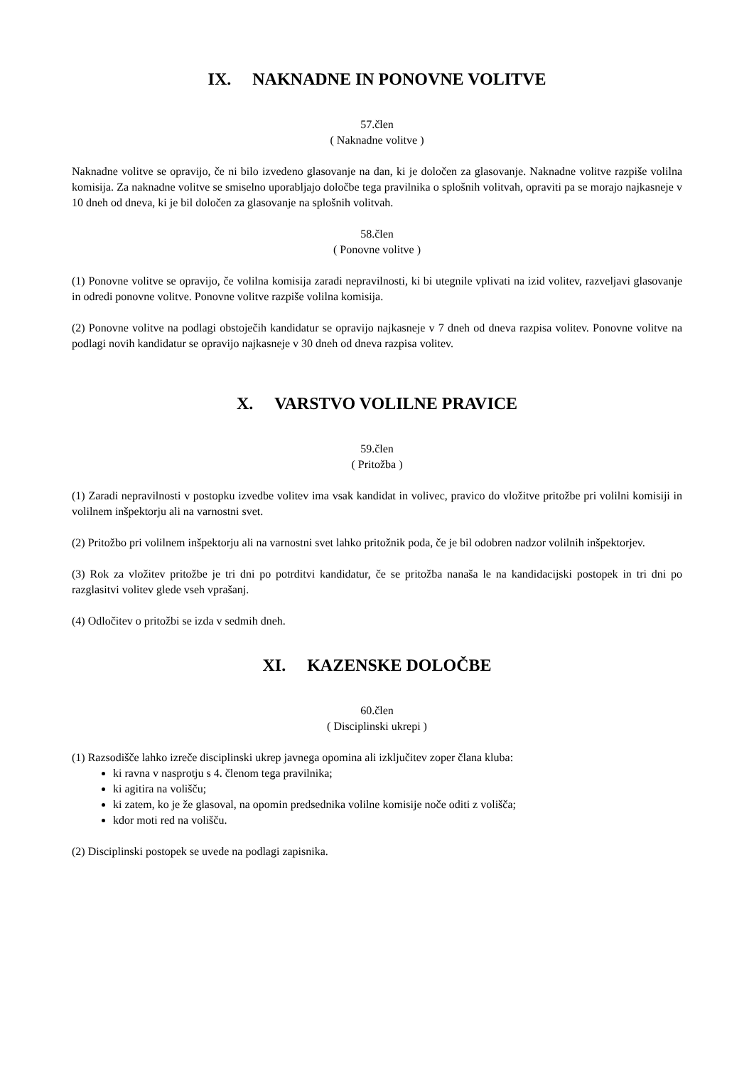IX. NAKNADNE IN PONOVNE VOLITVE
57.člen
( Naknadne volitve )
Naknadne volitve se opravijo, če ni bilo izvedeno glasovanje na dan, ki je določen za glasovanje. Naknadne volitve razpiše volilna komisija. Za naknadne volitve se smiselno uporabljajo določbe tega pravilnika o splošnih volitvah, opraviti pa se morajo najkasneje v 10 dneh od dneva, ki je bil določen za glasovanje na splošnih volitvah.
58.člen
( Ponovne volitve )
(1) Ponovne volitve se opravijo, če volilna komisija zaradi nepravilnosti, ki bi utegnile vplivati na izid volitev, razveljavi glasovanje in odredi ponovne volitve. Ponovne volitve razpiše volilna komisija.
(2) Ponovne volitve na podlagi obstoječih kandidatur se opravijo najkasneje v 7 dneh od dneva razpisa volitev. Ponovne volitve na podlagi novih kandidatur se opravijo najkasneje v 30 dneh od dneva razpisa volitev.
X. VARSTVO VOLILNE PRAVICE
59.člen
( Pritožba )
(1) Zaradi nepravilnosti v postopku izvedbe volitev ima vsak kandidat in volivec, pravico do vložitve pritožbe pri volilni komisiji in volilnem inšpektorju ali na varnostni svet.
(2) Pritožbo pri volilnem inšpektorju ali na varnostni svet lahko pritožnik poda, če je bil odobren nadzor volilnih inšpektorjev.
(3) Rok za vložitev pritožbe je tri dni po potrditvi kandidatur, če se pritožba nanaša le na kandidacijski postopek in tri dni po razglasitvi volitev glede vseh vprašanj.
(4) Odločitev o pritožbi se izda v sedmih dneh.
XI. KAZENSKE DOLOČBE
60.člen
( Disciplinski ukrepi )
(1) Razsodišče lahko izreče disciplinski ukrep javnega opomina ali izključitev zoper člana kluba:
ki ravna v nasprotju s 4. členom tega pravilnika;
ki agitira na volišču;
ki zatem, ko je že glasoval, na opomin predsednika volilne komisije noče oditi z volišča;
kdor moti red na volišču.
(2) Disciplinski postopek se uvede na podlagi zapisnika.